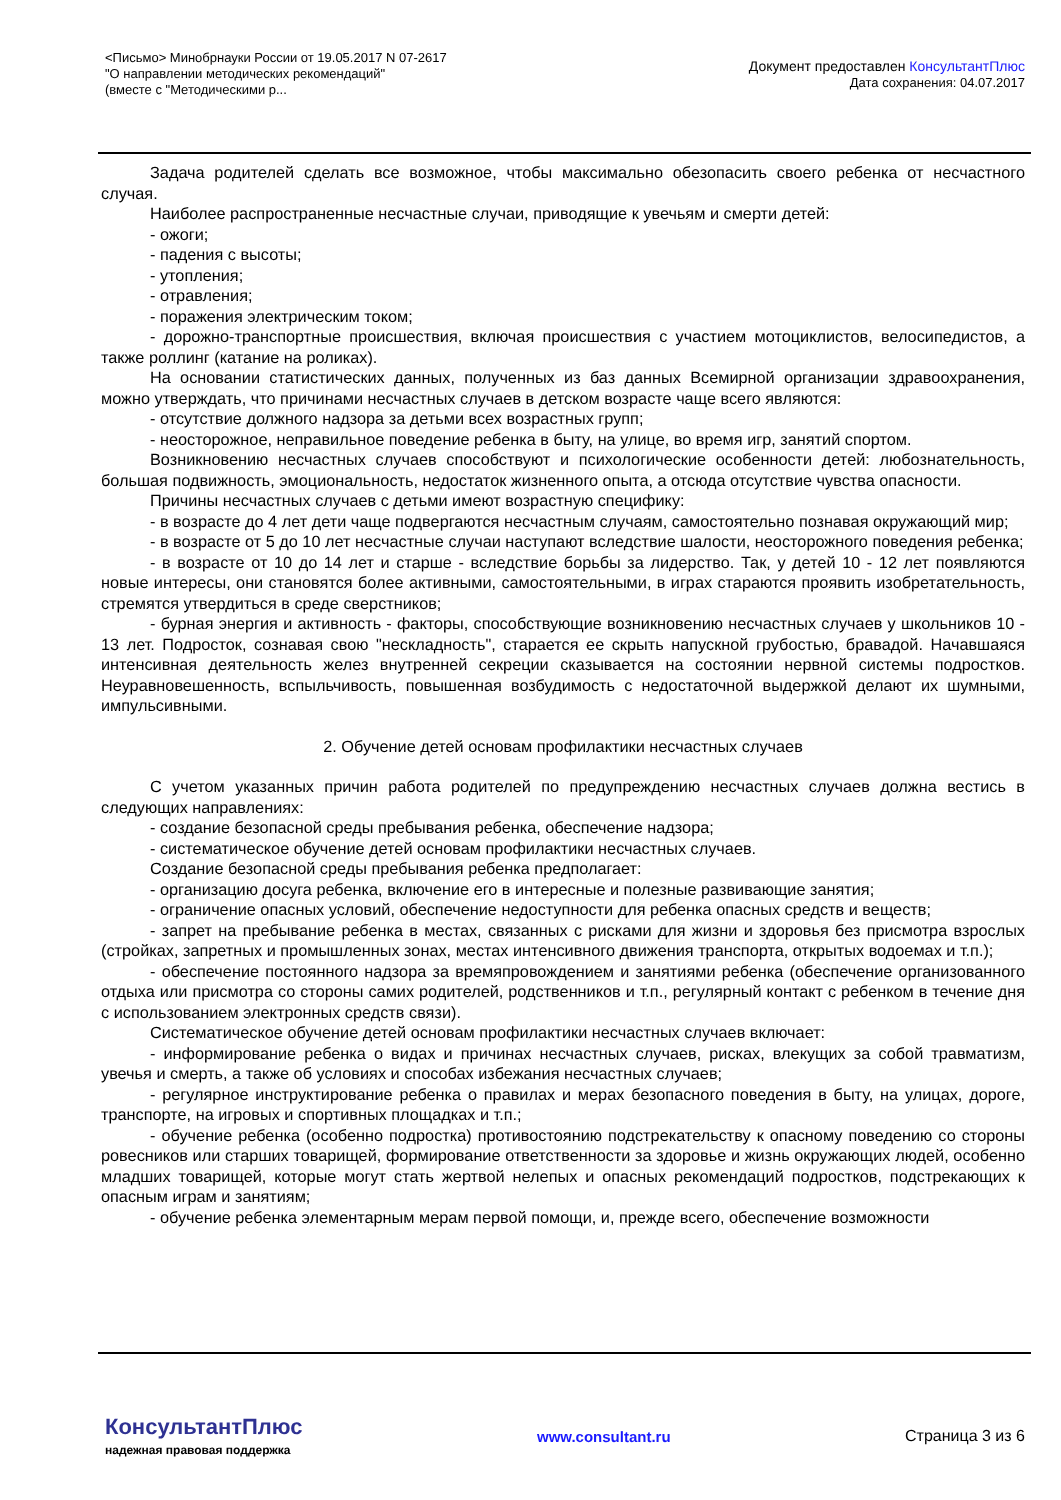<Письмо> Минобрнауки России от 19.05.2017 N 07-2617
"О направлении методических рекомендаций"
(вместе с "Методическими р...
Документ предоставлен КонсультантПлюс
Дата сохранения: 04.07.2017
Задача родителей сделать все возможное, чтобы максимально обезопасить своего ребенка от несчастного случая.
Наиболее распространенные несчастные случаи, приводящие к увечьям и смерти детей:
- ожоги;
- падения с высоты;
- утопления;
- отравления;
- поражения электрическим током;
- дорожно-транспортные происшествия, включая происшествия с участием мотоциклистов, велосипедистов, а также роллинг (катание на роликах).
На основании статистических данных, полученных из баз данных Всемирной организации здравоохранения, можно утверждать, что причинами несчастных случаев в детском возрасте чаще всего являются:
- отсутствие должного надзора за детьми всех возрастных групп;
- неосторожное, неправильное поведение ребенка в быту, на улице, во время игр, занятий спортом.
Возникновению несчастных случаев способствуют и психологические особенности детей: любознательность, большая подвижность, эмоциональность, недостаток жизненного опыта, а отсюда отсутствие чувства опасности.
Причины несчастных случаев с детьми имеют возрастную специфику:
- в возрасте до 4 лет дети чаще подвергаются несчастным случаям, самостоятельно познавая окружающий мир;
- в возрасте от 5 до 10 лет несчастные случаи наступают вследствие шалости, неосторожного поведения ребенка;
- в возрасте от 10 до 14 лет и старше - вследствие борьбы за лидерство. Так, у детей 10 - 12 лет появляются новые интересы, они становятся более активными, самостоятельными, в играх стараются проявить изобретательность, стремятся утвердиться в среде сверстников;
- бурная энергия и активность - факторы, способствующие возникновению несчастных случаев у школьников 10 - 13 лет. Подросток, сознавая свою "нескладность", старается ее скрыть напускной грубостью, бравадой. Начавшаяся интенсивная деятельность желез внутренней секреции сказывается на состоянии нервной системы подростков. Неуравновешенность, вспыльчивость, повышенная возбудимость с недостаточной выдержкой делают их шумными, импульсивными.
2. Обучение детей основам профилактики несчастных случаев
С учетом указанных причин работа родителей по предупреждению несчастных случаев должна вестись в следующих направлениях:
- создание безопасной среды пребывания ребенка, обеспечение надзора;
- систематическое обучение детей основам профилактики несчастных случаев.
Создание безопасной среды пребывания ребенка предполагает:
- организацию досуга ребенка, включение его в интересные и полезные развивающие занятия;
- ограничение опасных условий, обеспечение недоступности для ребенка опасных средств и веществ;
- запрет на пребывание ребенка в местах, связанных с рисками для жизни и здоровья без присмотра взрослых (стройках, запретных и промышленных зонах, местах интенсивного движения транспорта, открытых водоемах и т.п.);
- обеспечение постоянного надзора за времяпровождением и занятиями ребенка (обеспечение организованного отдыха или присмотра со стороны самих родителей, родственников и т.п., регулярный контакт с ребенком в течение дня с использованием электронных средств связи).
Систематическое обучение детей основам профилактики несчастных случаев включает:
- информирование ребенка о видах и причинах несчастных случаев, рисках, влекущих за собой травматизм, увечья и смерть, а также об условиях и способах избежания несчастных случаев;
- регулярное инструктирование ребенка о правилах и мерах безопасного поведения в быту, на улицах, дороге, транспорте, на игровых и спортивных площадках и т.п.;
- обучение ребенка (особенно подростка) противостоянию подстрекательству к опасному поведению со стороны ровесников или старших товарищей, формирование ответственности за здоровье и жизнь окружающих людей, особенно младших товарищей, которые могут стать жертвой нелепых и опасных рекомендаций подростков, подстрекающих к опасным играм и занятиям;
- обучение ребенка элементарным мерам первой помощи, и, прежде всего, обеспечение возможности
КонсультантПлюс
надежная правовая поддержка
www.consultant.ru Страница 3 из 6